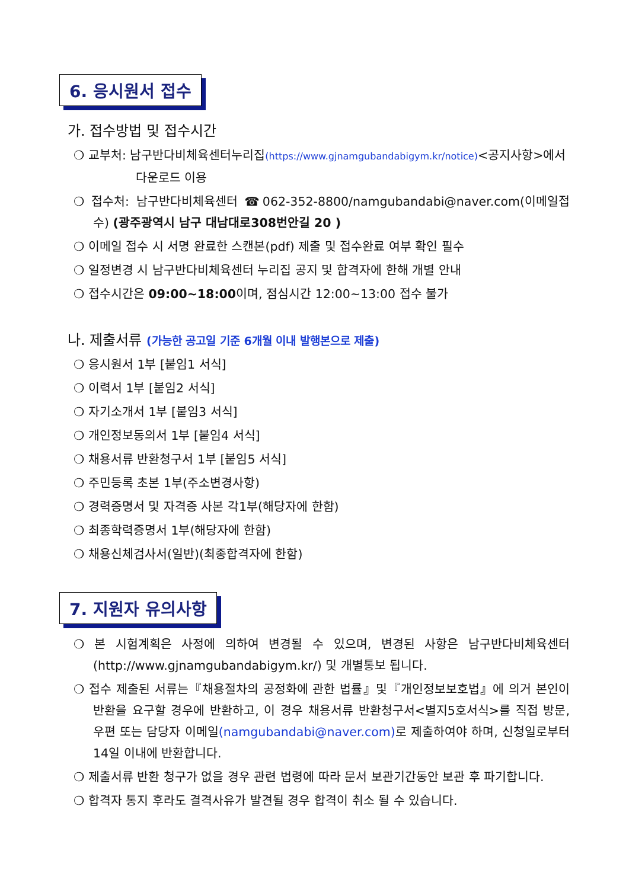6. 응시원서 접수
가. 접수방법 및 접수시간
❍ 교부처: 남구반다비체육센터누리집(https://www.gjnamgubandabigym.kr/notice)<공지사항>에서
다운로드 이용
❍ 접수처: 남구반다비체육센터 ☎062-352-8800/namgubandabi@naver.com(이메일접수) (광주광역시 남구 대남대로308번안길 20 )
❍ 이메일 접수 시 서명 완료한 스캔본(pdf) 제출 및 접수완료 여부 확인 필수
❍ 일정변경 시 남구반다비체육센터 누리집 공지 및 합격자에 한해 개별 안내
❍ 접수시간은 09:00~18:00이며, 점심시간 12:00~13:00 접수 불가
나. 제출서류 (가능한 공고일 기준 6개월 이내 발행본으로 제출)
❍ 응시원서 1부 [붙임1 서식]
❍ 이력서 1부 [붙임2 서식]
❍ 자기소개서 1부 [붙임3 서식]
❍ 개인정보동의서 1부 [붙임4 서식]
❍ 채용서류 반환청구서 1부 [붙임5 서식]
❍ 주민등록 초본 1부(주소변경사항)
❍ 경력증명서 및 자격증 사본 각1부(해당자에 한함)
❍ 최종학력증명서 1부(해당자에 한함)
❍ 채용신체검사서(일반)(최종합격자에 한함)
7. 지원자 유의사항
❍ 본 시험계획은 사정에 의하여 변경될 수 있으며, 변경된 사항은 남구반다비체육센터(http://www.gjnamgubandabigym.kr/) 및 개별통보 됩니다.
❍ 접수 제출된 서류는『채용절차의 공정화에 관한 법률』및『개인정보보호법』에 의거 본인이 반환을 요구할 경우에 반환하고, 이 경우 채용서류 반환청구서<별지5호서식>를 직접 방문, 우편 또는 담당자 이메일(namgubandabi@naver.com) 로 제출하여야 하며, 신청일로부터 14일 이내에 반환합니다.
❍ 제출서류 반환 청구가 없을 경우 관련 법령에 따라 문서 보관기간동안 보관 후 파기합니다.
❍ 합격자 통지 후라도 결격사유가 발견될 경우 합격이 취소 될 수 있습니다.